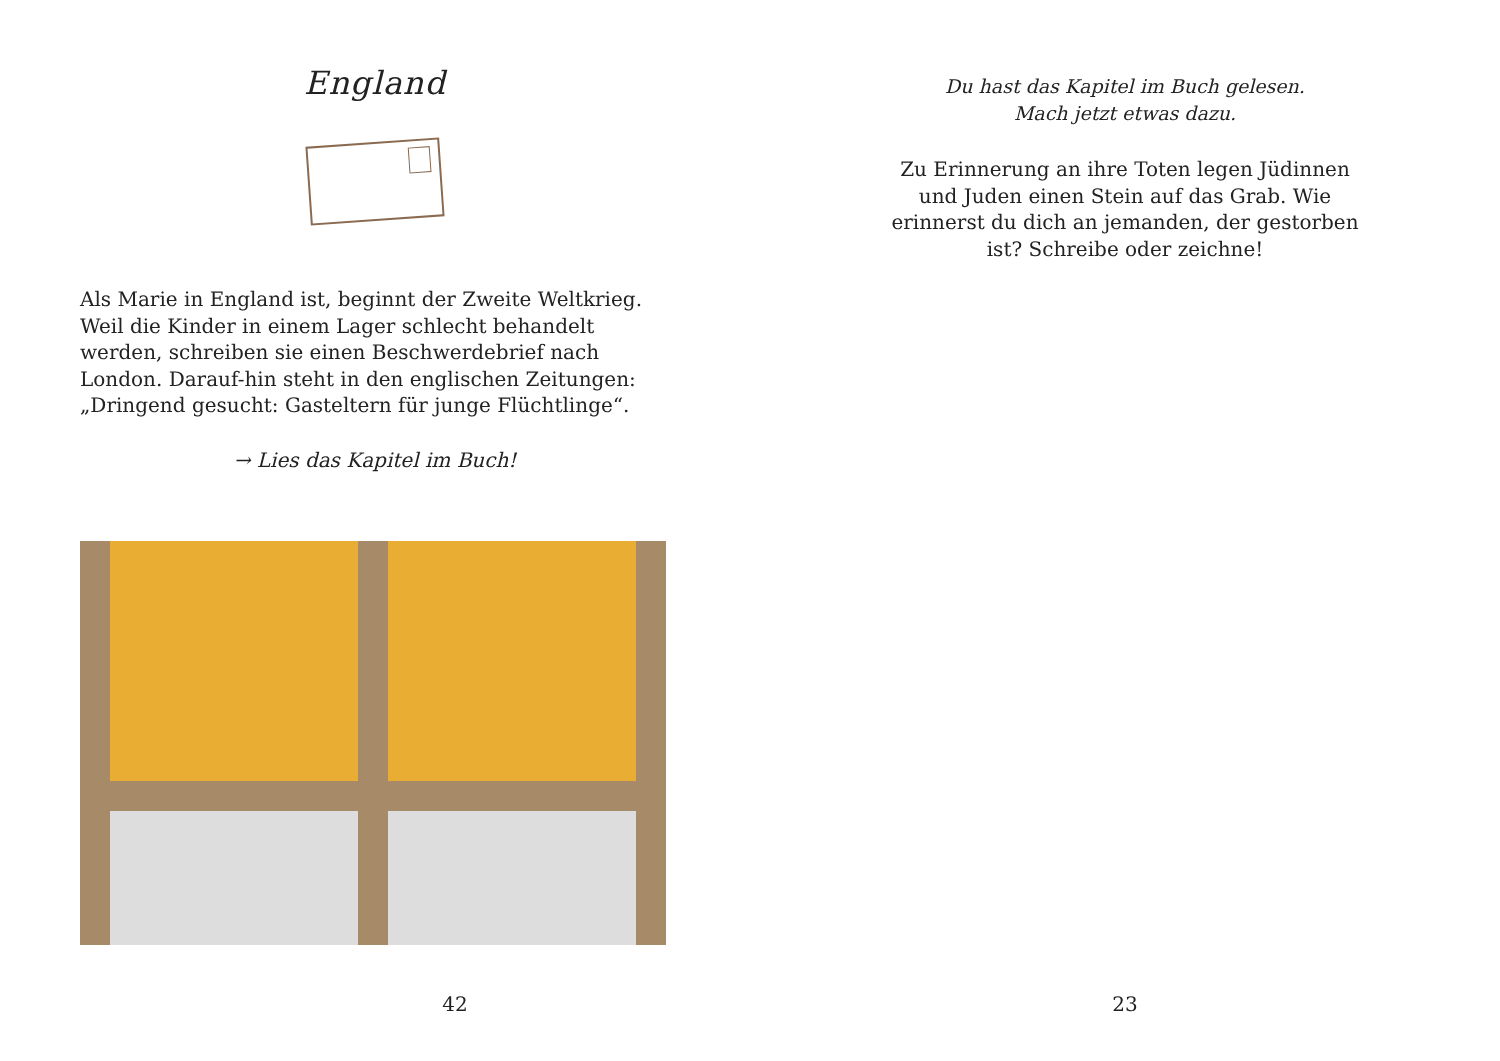England
Als Marie in England ist, beginnt der Zweite Weltkrieg. Weil die Kinder in einem Lager schlecht behandelt werden, schreiben sie einen Beschwerdebrief nach London. Darauf-hin steht in den englischen Zeitungen: „Dringend gesucht: Gasteltern für junge Flüchtlinge“.
→ Lies das Kapitel im Buch!
42
Du hast das Kapitel im Buch gelesen.
Mach jetzt etwas dazu.
Zu Erinnerung an ihre Toten legen Jüdinnen und Juden einen Stein auf das Grab. Wie erinnerst du dich an jemanden, der gestorben ist? Schreibe oder zeichne!
23